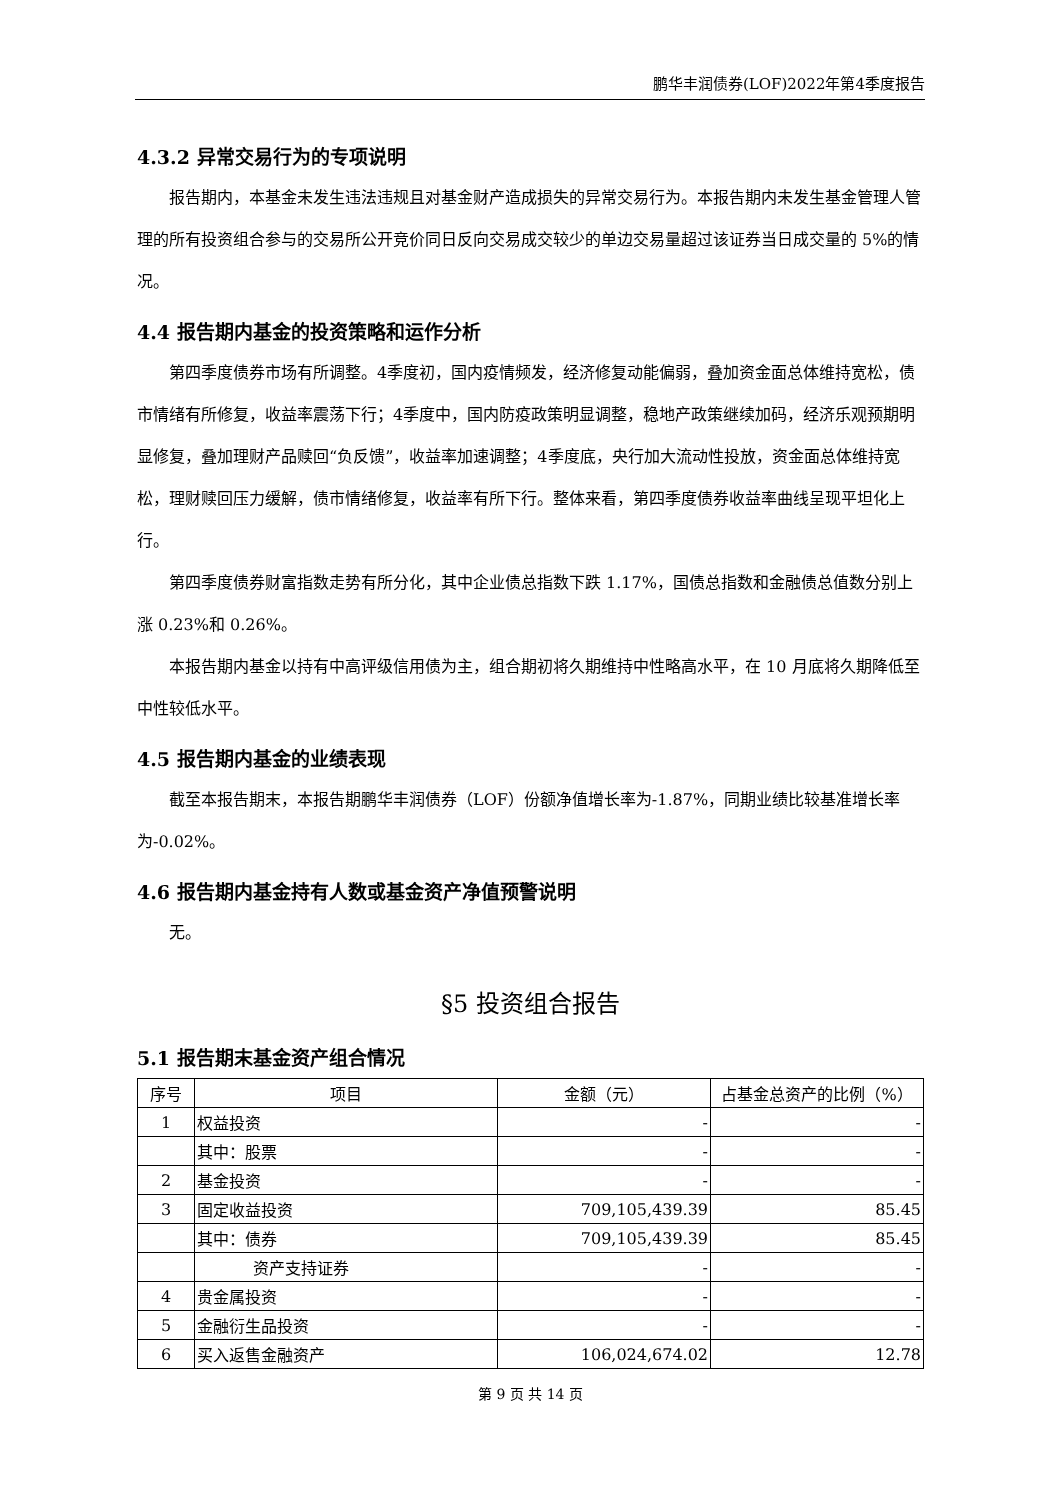鹏华丰润债券(LOF)2022年第4季度报告
4.3.2 异常交易行为的专项说明
报告期内，本基金未发生违法违规且对基金财产造成损失的异常交易行为。本报告期内未发生基金管理人管理的所有投资组合参与的交易所公开竞价同日反向交易成交较少的单边交易量超过该证券当日成交量的 5%的情况。
4.4 报告期内基金的投资策略和运作分析
第四季度债券市场有所调整。4季度初，国内疫情频发，经济修复动能偏弱，叠加资金面总体维持宽松，债市情绪有所修复，收益率震荡下行；4季度中，国内防疫政策明显调整，稳地产政策继续加码，经济乐观预期明显修复，叠加理财产品赎回“负反馈”，收益率加速调整；4季度底，央行加大流动性投放，资金面总体维持宽松，理财赎回压力缓解，债市情绪修复，收益率有所下行。整体来看，第四季度债券收益率曲线呈现平坦化上行。
第四季度债券财富指数走势有所分化，其中企业债总指数下跌 1.17%，国债总指数和金融债总值数分别上涨 0.23%和 0.26%。
本报告期内基金以持有中高评级信用债为主，组合期初将久期维持中性略高水平，在 10 月底将久期降低至中性较低水平。
4.5 报告期内基金的业绩表现
截至本报告期末，本报告期鹏华丰润债券（LOF）份额净值增长率为-1.87%，同期业绩比较基准增长率为-0.02%。
4.6 报告期内基金持有人数或基金资产净值预警说明
无。
§5 投资组合报告
5.1 报告期末基金资产组合情况
| 序号 | 项目 | 金额（元） | 占基金总资产的比例（%） |
| --- | --- | --- | --- |
| 1 | 权益投资 | - | - |
| | 其中：股票 | - | - |
| 2 | 基金投资 | - | - |
| 3 | 固定收益投资 | 709,105,439.39 | 85.45 |
| | 其中：债券 | 709,105,439.39 | 85.45 |
| | 资产支持证券 | - | - |
| 4 | 贵金属投资 | - | - |
| 5 | 金融衍生品投资 | - | - |
| 6 | 买入返售金融资产 | 106,024,674.02 | 12.78 |
第 9 页 共 14 页